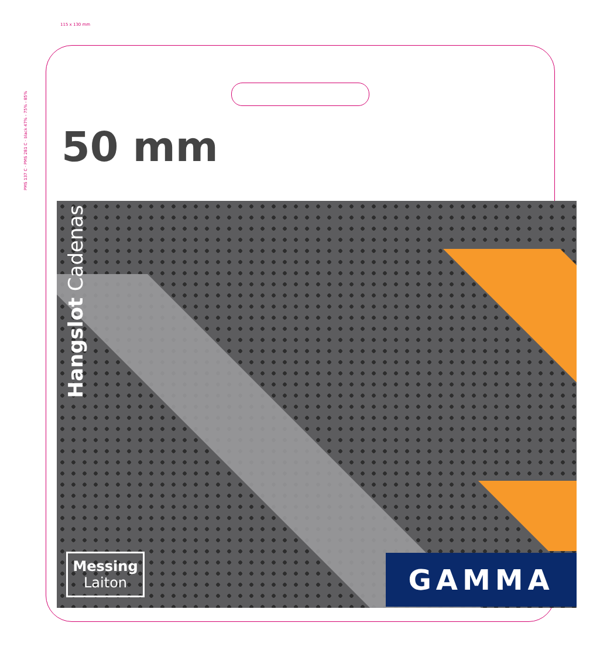115 x 130 mm
PMS 137 C · PMS 281 C · black 47% - 75% - 85%
50 mm
Hangslot Cadenas
Messing
Laiton
GAMMA